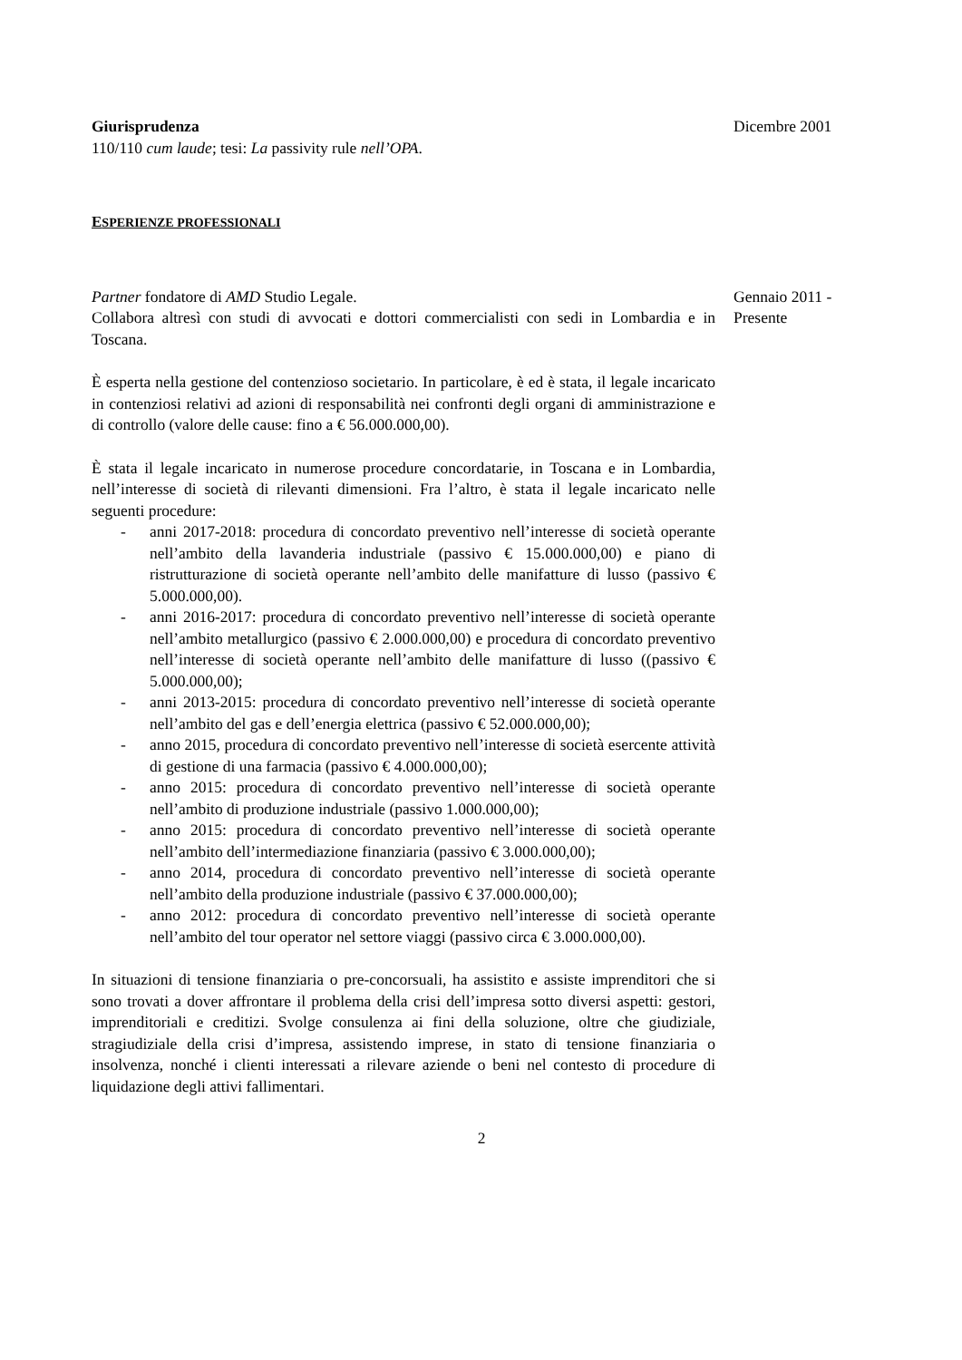Giurisprudenza
110/110 cum laude; tesi: La passivity rule nell’OPA.
Dicembre 2001
ESPERIENZE PROFESSIONALI
Partner fondatore di AMD Studio Legale.
Collabora altresì con studi di avvocati e dottori commercialisti con sedi in Lombardia e in Toscana.
È esperta nella gestione del contenzioso societario. In particolare, è ed è stata, il legale incaricato in contenziosi relativi ad azioni di responsabilità nei confronti degli organi di amministrazione e di controllo (valore delle cause: fino a € 56.000.000,00).
È stata il legale incaricato in numerose procedure concordatarie, in Toscana e in Lombardia, nell’interesse di società di rilevanti dimensioni. Fra l’altro, è stata il legale incaricato nelle seguenti procedure:
- anni 2017-2018: procedura di concordato preventivo nell’interesse di società operante nell’ambito della lavanderia industriale (passivo € 15.000.000,00) e piano di ristrutturazione di società operante nell’ambito delle manifatture di lusso (passivo € 5.000.000,00).
- anni 2016-2017: procedura di concordato preventivo nell’interesse di società operante nell’ambito metallurgico (passivo € 2.000.000,00) e procedura di concordato preventivo nell’interesse di società operante nell’ambito delle manifatture di lusso ((passivo € 5.000.000,00);
- anni 2013-2015: procedura di concordato preventivo nell’interesse di società operante nell’ambito del gas e dell’energia elettrica (passivo € 52.000.000,00);
- anno 2015, procedura di concordato preventivo nell’interesse di società esercente attività di gestione di una farmacia (passivo € 4.000.000,00);
- anno 2015: procedura di concordato preventivo nell’interesse di società operante nell’ambito di produzione industriale (passivo 1.000.000,00);
- anno 2015: procedura di concordato preventivo nell’interesse di società operante nell’ambito dell’intermediazione finanziaria (passivo € 3.000.000,00);
- anno 2014, procedura di concordato preventivo nell’interesse di società operante nell’ambito della produzione industriale (passivo € 37.000.000,00);
- anno 2012: procedura di concordato preventivo nell’interesse di società operante nell’ambito del tour operator nel settore viaggi (passivo circa € 3.000.000,00).
In situazioni di tensione finanziaria o pre-concorsuali, ha assistito e assiste imprenditori che si sono trovati a dover affrontare il problema della crisi dell’impresa sotto diversi aspetti: gestori, imprenditoriali e creditizi. Svolge consulenza ai fini della soluzione, oltre che giudiziale, stragiudiziale della crisi d’impresa, assistendo imprese, in stato di tensione finanziaria o insolvenza, nonché i clienti interessati a rilevare aziende o beni nel contesto di procedure di liquidazione degli attivi fallimentari.
Gennaio 2011 -
Presente
2